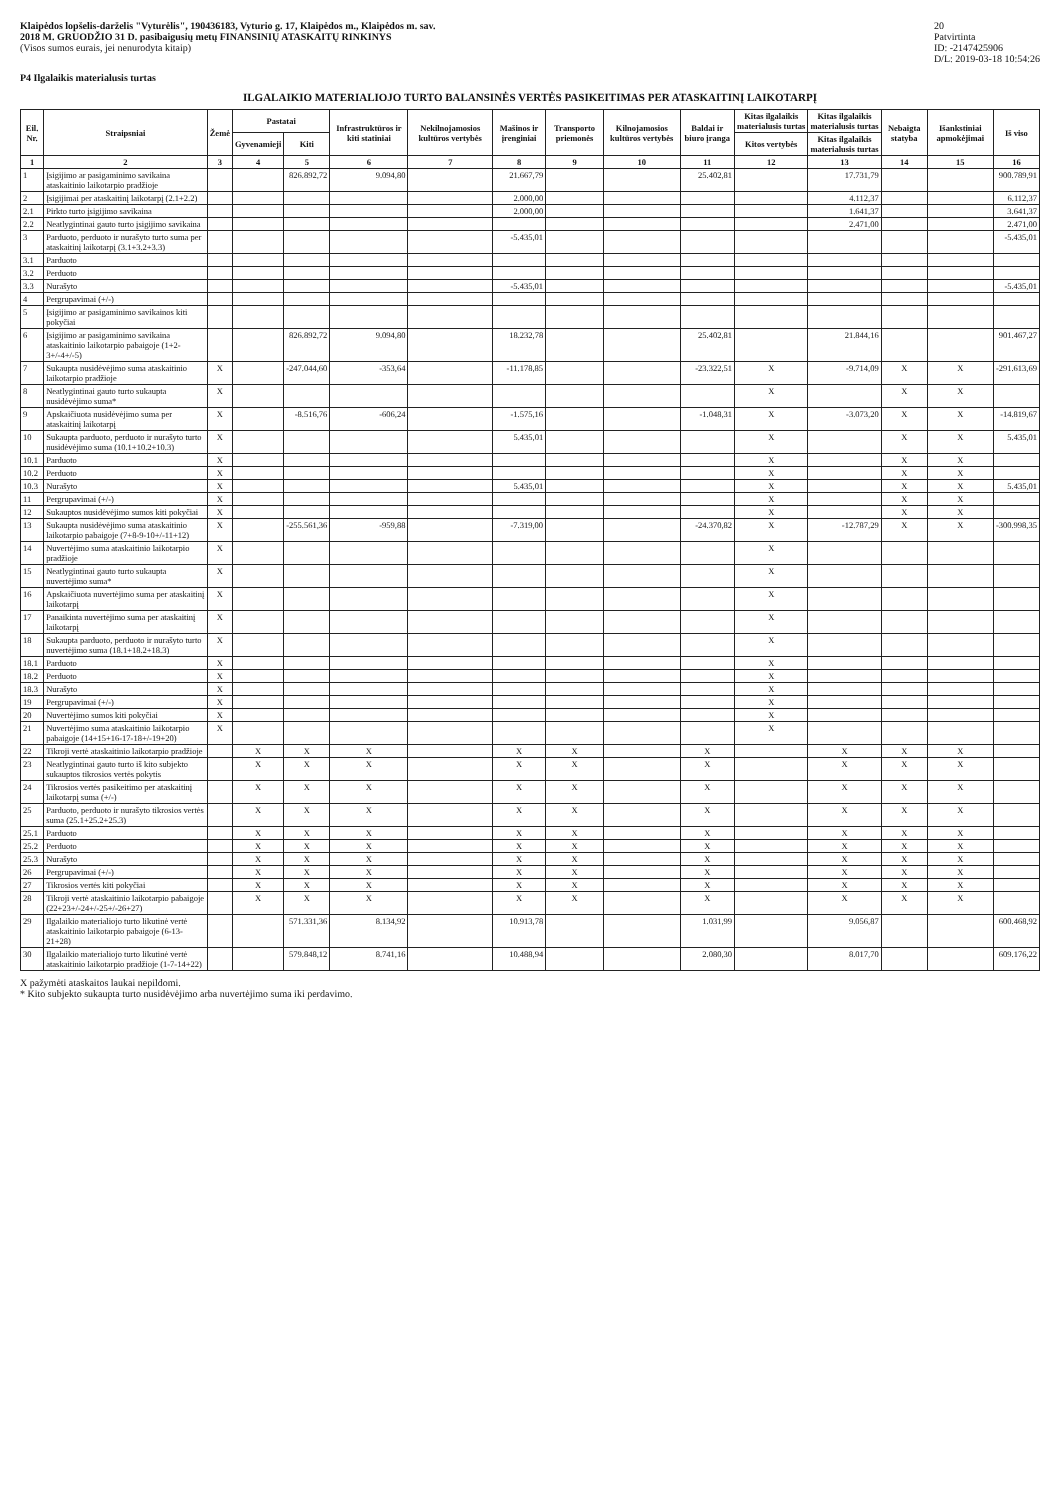Klaipėdos lopšelis-darželis "Vyturėlis", 190436183, Vyturio g. 17, Klaipėdos m., Klaipėdos m. sav.
2018 M. GRUODŽIO 31 D. pasibaigusių metų FINANSINIŲ ATASKAITŲ RINKINYS
(Visos sumos eurais, jei nenurodyta kitaip)
20
Patvirtinta
ID: -2147425906
D/L: 2019-03-18 10:54:26
P4 Ilgalaikis materialusis turtas
ILGALAIKIO MATERIALIOJO TURTO BALANSINĖS VERTĖS PASIKEITIMAS PER ATASKAITINĮ LAIKOTARPĮ
| Eil. Nr. | Straipsniai | Žemė | Pastatai | | Infrastruktūros ir kiti statiniai | Nekilnojamosios kultūros vertybės | Mašinos ir įrenginiai | Transporto priemonės | Kilnojamosios kultūros vertybės | Baldai ir biuro įranga | Kitas ilgalaikis materialusis turtas | Kitas ilgalaikis materialusis turtas | Nebaigta statyba | Išankstiniai apmokėjimai | Iš viso |
| --- | --- | --- | --- | --- | --- | --- | --- | --- | --- | --- | --- | --- | --- | --- | --- |
| | | | Gyvenamieji | Kiti | | | | | | | Kitos vertybės | Kitas ilgalaikis materialusis turtas | | | |
| 1 | 2 | 3 | 4 | 5 | 6 | 7 | 8 | 9 | 10 | 11 | 12 | 13 | 14 | 15 | 16 |
| 1 | Įsigijimo ar pasigaminimo savikaina ataskaitinio laikotarpio pradžioje | | | 826.892,72 | 9.094,80 | | 21.667,79 | | | 25.402,81 | | 17.731,79 | | | 900.789,91 |
| 2 | Įsigijimai per ataskaitinį laikotarpį (2.1+2.2) | | | | | | 2.000,00 | | | | | 4.112,37 | | | 6.112,37 |
| 2.1 | Pirkto turto įsigijimo savikaina | | | | | | 2.000,00 | | | | | 1.641,37 | | | 3.641,37 |
| 2.2 | Neatlygintinai gauto turto įsigijimo savikaina | | | | | | | | | | | 2.471,00 | | | 2.471,00 |
| 3 | Parduoto, perduoto ir nurašyto turto suma per ataskaitinį laikotarpį (3.1+3.2+3.3) | | | | | | -5.435,01 | | | | | | | | -5.435,01 |
| 3.1 | Parduoto | | | | | | | | | | | | | | |
| 3.2 | Perduoto | | | | | | | | | | | | | | |
| 3.3 | Nurašyto | | | | | | -5.435,01 | | | | | | | | -5.435,01 |
| 4 | Pergrupavimai (+/-) | | | | | | | | | | | | | | |
| 5 | Įsigijimo ar pasigaminimo savikainos kiti pokyčiai | | | | | | | | | | | | | | |
| 6 | Įsigijimo ar pasigaminimo savikaina ataskaitinio laikotarpio pabaigoje (1+2-3+/-4+/-5) | | | 826.892,72 | 9.094,80 | | 18.232,78 | | | 25.402,81 | | 21.844,16 | | | 901.467,27 |
| 7 | Sukaupta nusidėvėjimo suma ataskaitinio laikotarpio pradžioje | X | | -247.044,60 | -353,64 | | -11.178,85 | | | -23.322,51 | X | -9.714,09 | X | X | -291.613,69 |
| 8 | Neatlygintinai gauto turto sukaupta nusidėvėjimo suma* | X | | | | | | | | | X | | X | X | |
| 9 | Apskaičiuota nusidėvėjimo suma per ataskaitinį laikotarpį | X | | -8.516,76 | -606,24 | | -1.575,16 | | | -1.048,31 | X | -3.073,20 | X | X | -14.819,67 |
| 10 | Sukaupta parduoto, perduoto ir nurašyto turto nusidėvėjimo suma (10.1+10.2+10.3) | X | | | | | 5.435,01 | | | | X | | X | X | 5.435,01 |
| 10.1 | Parduoto | X | | | | | | | | | X | | X | X | |
| 10.2 | Perduoto | X | | | | | | | | | X | | X | X | |
| 10.3 | Nurašyto | X | | | | | 5.435,01 | | | | X | | X | X | 5.435,01 |
| 11 | Pergrupavimai (+/-) | X | | | | | | | | | X | | X | X | |
| 12 | Sukauptos nusidėvėjimo sumos kiti pokyčiai | X | | | | | | | | | X | | X | X | |
| 13 | Sukaupta nusidėvėjimo suma ataskaitinio laikotarpio pabaigoje (7+8-9-10+/-11+12) | X | | -255.561,36 | -959,88 | | -7.319,00 | | | -24.370,82 | X | -12.787,29 | X | X | -300.998,35 |
| 14 | Nuvertėjimo suma ataskaitinio laikotarpio pradžioje | X | | | | | | | | | X | | | | |
| 15 | Neatlygintinai gauto turto sukaupta nuvertėjimo suma* | X | | | | | | | | | X | | | | |
| 16 | Apskaičiuota nuvertėjimo suma per ataskaitinį laikotarpį | X | | | | | | | | | X | | | | |
| 17 | Panaikinta nuvertėjimo suma per ataskaitinį laikotarpį | X | | | | | | | | | X | | | | |
| 18 | Sukaupta parduoto, perduoto ir nurašyto turto nuvertėjimo suma (18.1+18.2+18.3) | X | | | | | | | | | X | | | | |
| 18.1 | Parduoto | X | | | | | | | | | X | | | | |
| 18.2 | Perduoto | X | | | | | | | | | X | | | | |
| 18.3 | Nurašyto | X | | | | | | | | | X | | | | |
| 19 | Pergrupavimai (+/-) | X | | | | | | | | | X | | | | |
| 20 | Nuvertėjimo sumos kiti pokyčiai | X | | | | | | | | | X | | | | |
| 21 | Nuvertėjimo suma ataskaitinio laikotarpio pabaigoje (14+15+16-17-18+/-19+20) | X | | | | | | | | | X | | | | |
| 22 | Tikroji vertė ataskaitinio laikotarpio pradžioje | | X | X | X | | X | X | | X | | X | X | X | |
| 23 | Neatlygintinai gauto turto iš kito subjekto sukauptos tikrosios vertės pokytis | | X | X | X | | X | X | | X | | X | X | X | |
| 24 | Tikrosios vertės pasikeitimo per ataskaitinį laikotarpį suma (+/-) | | X | X | X | | X | X | | X | | X | X | X | |
| 25 | Parduoto, perduoto ir nurašyto tikrosios vertės suma (25.1+25.2+25.3) | | X | X | X | | X | X | | X | | X | X | X | |
| 25.1 | Parduoto | | X | X | X | | X | X | | X | | X | X | X | |
| 25.2 | Perduoto | | X | X | X | | X | X | | X | | X | X | X | |
| 25.3 | Nurašyto | | X | X | X | | X | X | | X | | X | X | X | |
| 26 | Pergrupavimai (+/-) | | X | X | X | | X | X | | X | | X | X | X | |
| 27 | Tikrosios vertės kiti pokyčiai | | X | X | X | | X | X | | X | | X | X | X | |
| 28 | Tikroji vertė ataskaitinio laikotarpio pabaigoje (22+23+/-24+/-25+/-26+27) | | X | X | X | | X | X | | X | | X | X | X | |
| 29 | Ilgalaikio materialiojo turto likutinė vertė ataskaitinio laikotarpio pabaigoje (6-13-21+28) | | | 571.331,36 | 8.134,92 | | 10.913,78 | | | 1.031,99 | | 9.056,87 | | | 600.468,92 |
| 30 | Ilgalaikio materialiojo turto likutinė vertė ataskaitinio laikotarpio pradžioje (1-7-14+22) | | | 579.848,12 | 8.741,16 | | 10.488,94 | | | 2.080,30 | | 8.017,70 | | | 609.176,22 |
X pažymėti ataskaitos laukai nepildomi.
* Kito subjekto sukaupta turto nusidėvėjimo arba nuvertėjimo suma iki perdavimo.